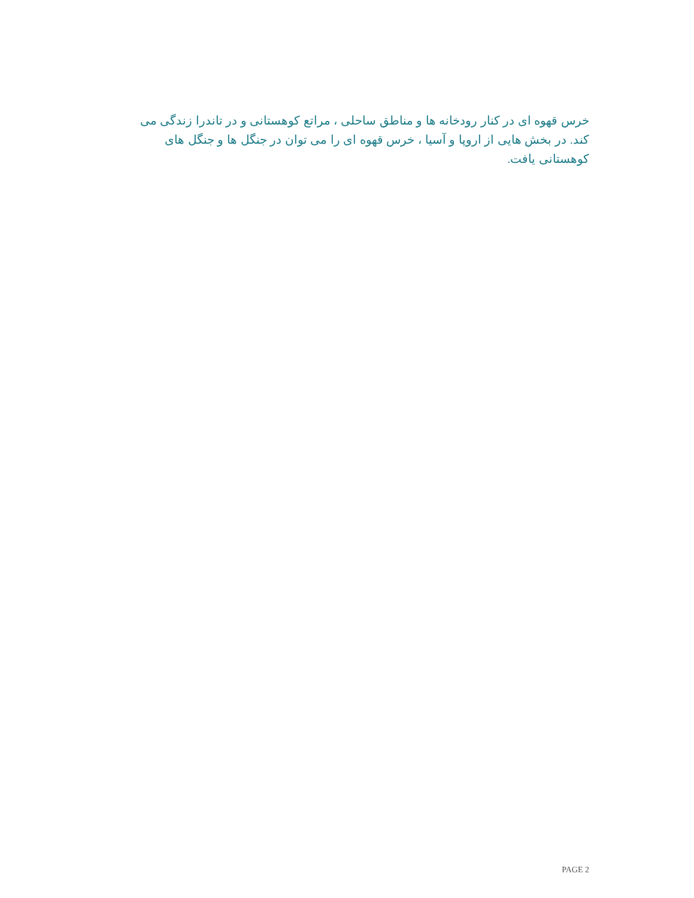خرس قهوه ای در کنار رودخانه ها و مناطق ساحلی ، مراتع کوهستانی و در تاندرا زندگی می کند. در بخش هایی از اروپا و آسیا ، خرس قهوه ای را می توان در جنگل ها و جنگل های کوهستانی یافت.
PAGE 2